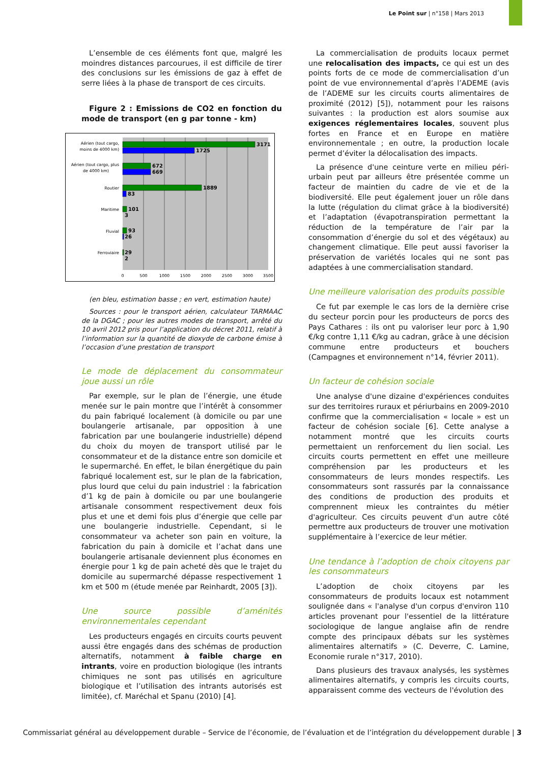Le Point sur | n°158 | Mars 2013
L’ensemble de ces éléments font que, malgré les moindres distances parcourues, il est difficile de tirer des conclusions sur les émissions de gaz à effet de serre liées à la phase de transport de ces circuits.
Figure 2 : Emissions de CO2 en fonction du mode de transport (en g par tonne - km)
3171
1725
672
669
1889
83
101
3
93
26
29
2
Aérien (tout cargo,
moins de 4000 km)
Aérien (tout cargo, plus
de 4000 km)
Routier
Maritime
Fluvial
Ferroviaire
0
500
1000
1500
2000
2500
3000
3500
(en bleu, estimation basse ; en vert, estimation haute)
Sources : pour le transport aérien, calculateur TARMAAC de la DGAC ; pour les autres modes de transport, arrêté du 10 avril 2012 pris pour l’application du décret 2011, relatif à l’information sur la quantité de dioxyde de carbone émise à l’occasion d’une prestation de transport
Le mode de déplacement du consommateur joue aussi un rôle
Par exemple, sur le plan de l’énergie, une étude menée sur le pain montre que l’intérêt à consommer du pain fabriqué localement (à domicile ou par une boulangerie artisanale, par opposition à une fabrication par une boulangerie industrielle) dépend du choix du moyen de transport utilisé par le consommateur et de la distance entre son domicile et le supermarché. En effet, le bilan énergétique du pain fabriqué localement est, sur le plan de la fabrication, plus lourd que celui du pain industriel : la fabrication d’1 kg de pain à domicile ou par une boulangerie artisanale consomment respectivement deux fois plus et une et demi fois plus d’énergie que celle par une boulangerie industrielle. Cependant, si le consommateur va acheter son pain en voiture, la fabrication du pain à domicile et l’achat dans une boulangerie artisanale deviennent plus économes en énergie pour 1 kg de pain acheté dès que le trajet du domicile au supermarché dépasse respectivement 1 km et 500 m (étude menée par Reinhardt, 2005 [3]).
Une source possible d’aménités environnementales cependant
Les producteurs engagés en circuits courts peuvent aussi être engagés dans des schémas de production alternatifs, notamment à faible charge en intrants, voire en production biologique (les intrants chimiques ne sont pas utilisés en agriculture biologique et l’utilisation des intrants autorisés est limitée), cf. Maréchal et Spanu (2010) [4].
La commercialisation de produits locaux permet une relocalisation des impacts, ce qui est un des points forts de ce mode de commercialisation d’un point de vue environnemental d’après l’ADEME (avis de l’ADEME sur les circuits courts alimentaires de proximité (2012) [5]), notamment pour les raisons suivantes : la production est alors soumise aux exigences réglementaires locales, souvent plus fortes en France et en Europe en matière environnementale ; en outre, la production locale permet d’éviter la délocalisation des impacts.
La présence d'une ceinture verte en milieu péri-urbain peut par ailleurs être présentée comme un facteur de maintien du cadre de vie et de la biodiversité. Elle peut également jouer un rôle dans la lutte (régulation du climat grâce à la biodiversité) et l’adaptation (évapotranspiration permettant la réduction de la température de l’air par la consommation d’énergie du sol et des végétaux) au changement climatique. Elle peut aussi favoriser la préservation de variétés locales qui ne sont pas adaptées à une commercialisation standard.
Une meilleure valorisation des produits possible
Ce fut par exemple le cas lors de la dernière crise du secteur porcin pour les producteurs de porcs des Pays Cathares : ils ont pu valoriser leur porc à 1,90 €/kg contre 1,11 €/kg au cadran, grâce à une décision commune entre producteurs et bouchers (Campagnes et environnement n°14, février 2011).
Un facteur de cohésion sociale
Une analyse d'une dizaine d'expériences conduites sur des territoires ruraux et périurbains en 2009-2010 confirme que la commercialisation « locale » est un facteur de cohésion sociale [6]. Cette analyse a notamment montré que les circuits courts permettaient un renforcement du lien social. Les circuits courts permettent en effet une meilleure compréhension par les producteurs et les consommateurs de leurs mondes respectifs. Les consommateurs sont rassurés par la connaissance des conditions de production des produits et comprennent mieux les contraintes du métier d'agriculteur. Ces circuits peuvent d'un autre côté permettre aux producteurs de trouver une motivation supplémentaire à l’exercice de leur métier.
Une tendance à l’adoption de choix citoyens par les consommateurs
L’adoption de choix citoyens par les consommateurs de produits locaux est notamment soulignée dans « l'analyse d'un corpus d'environ 110 articles provenant pour l'essentiel de la littérature sociologique de langue anglaise afin de rendre compte des principaux débats sur les systèmes alimentaires alternatifs » (C. Deverre, C. Lamine, Economie rurale n°317, 2010).
Dans plusieurs des travaux analysés, les systèmes alimentaires alternatifs, y compris les circuits courts, apparaissent comme des vecteurs de l'évolution des
Commissariat général au développement durable – Service de l’économie, de l’évaluation et de l’intégration du développement durable | 3